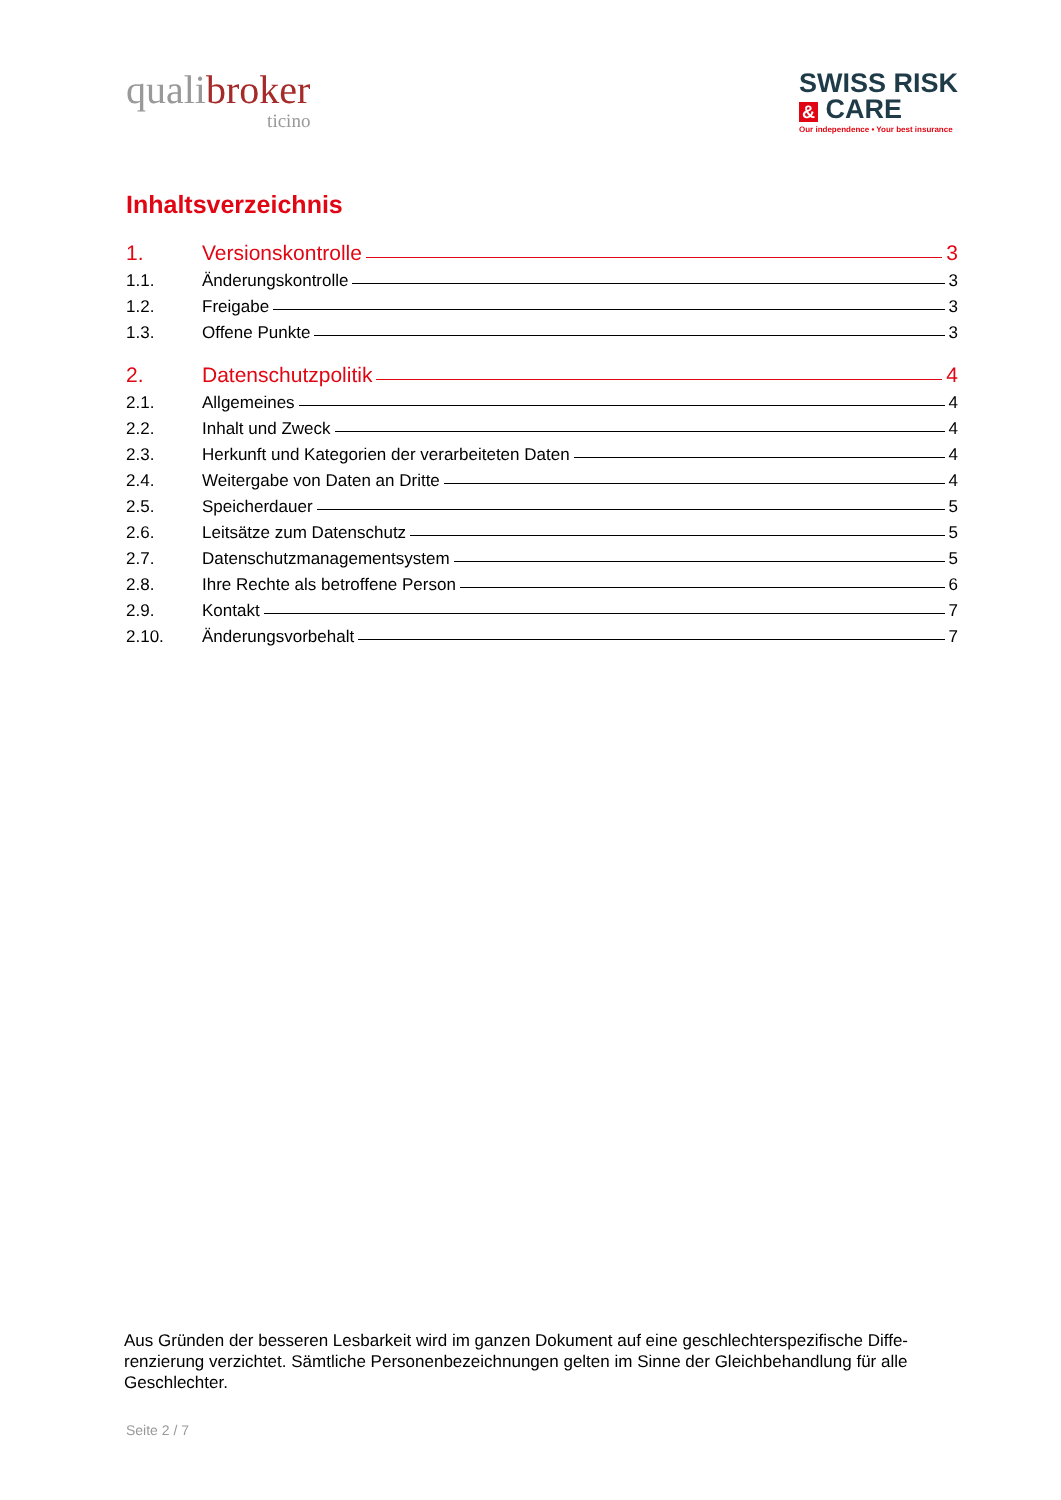qualibroker
ticino
SWISS RISK
& CARE
Our independence • Your best insurance
Inhaltsverzeichnis
1. Versionskontrolle 3
1.1. Änderungskontrolle 3
1.2. Freigabe 3
1.3. Offene Punkte 3
2. Datenschutzpolitik 4
2.1. Allgemeines 4
2.2. Inhalt und Zweck 4
2.3. Herkunft und Kategorien der verarbeiteten Daten 4
2.4. Weitergabe von Daten an Dritte 4
2.5. Speicherdauer 5
2.6. Leitsätze zum Datenschutz 5
2.7. Datenschutzmanagementsystem 5
2.8. Ihre Rechte als betroffene Person 6
2.9. Kontakt 7
2.10. Änderungsvorbehalt 7
Aus Gründen der besseren Lesbarkeit wird im ganzen Dokument auf eine geschlechterspezifische Diffe-renzierung verzichtet. Sämtliche Personenbezeichnungen gelten im Sinne der Gleichbehandlung für alle Geschlechter.
Seite 2 / 7